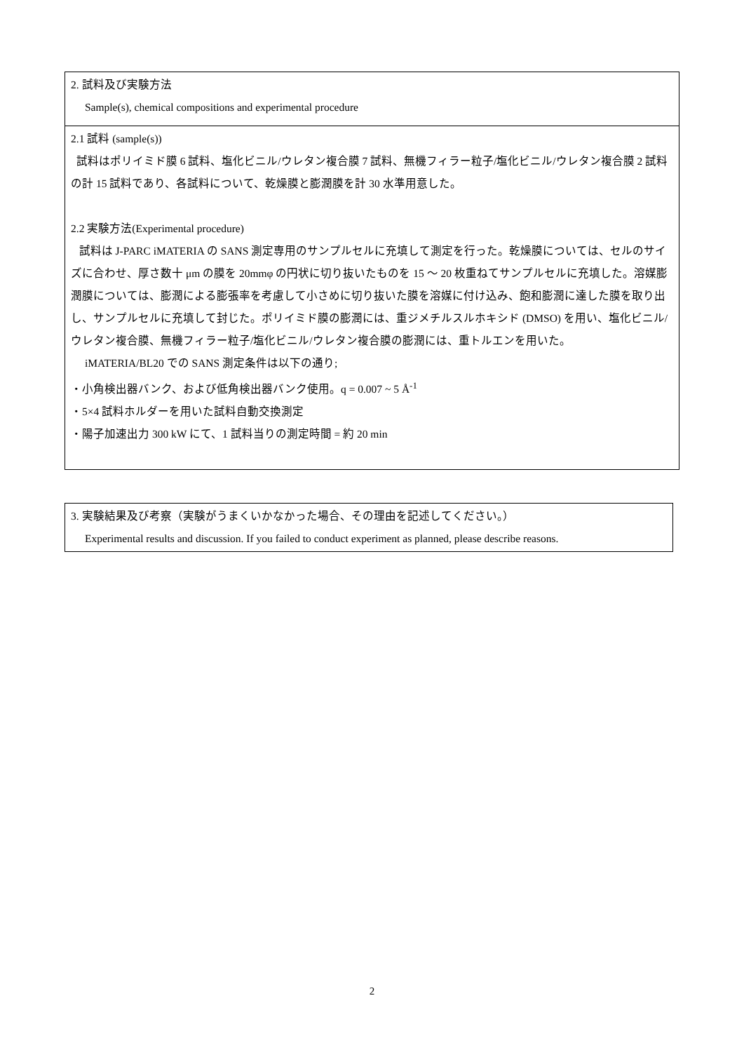2. 試料及び実験方法
Sample(s), chemical compositions and experimental procedure
2.1 試料 (sample(s))
試料はポリイミド膜 6 試料、塩化ビニル/ウレタン複合膜 7 試料、無機フィラー粒子/塩化ビニル/ウレタン複合膜 2 試料の計 15 試料であり、各試料について、乾燥膜と膨潤膜を計 30 水準用意した。
2.2 実験方法(Experimental procedure)
試料は J-PARC iMATERIA の SANS 測定専用のサンプルセルに充填して測定を行った。乾燥膜については、セルのサイズに合わせ、厚さ数十 μm の膜を 20mmφ の円状に切り抜いたものを 15 ～ 20 枚重ねてサンプルセルに充填した。溶媒膨潤膜については、膨潤による膨張率を考慮して小さめに切り抜いた膜を溶媒に付け込み、飽和膨潤に達した膜を取り出し、サンプルセルに充填して封じた。ポリイミド膜の膨潤には、重ジメチルスルホキシド (DMSO) を用い、塩化ビニル/ウレタン複合膜、無機フィラー粒子/塩化ビニル/ウレタン複合膜の膨潤には、重トルエンを用いた。
iMATERIA/BL20 での SANS 測定条件は以下の通り;
・小角検出器バンク、および低角検出器バンク使用。q = 0.007 ~ 5 Å<sup>-1</sup>
・5×4 試料ホルダーを用いた試料自動交換測定
・陽子加速出力 300 kW にて、1 試料当りの測定時間 = 約 20 min
3. 実験結果及び考察（実験がうまくいかなかった場合、その理由を記述してください。）
Experimental results and discussion. If you failed to conduct experiment as planned, please describe reasons.
2